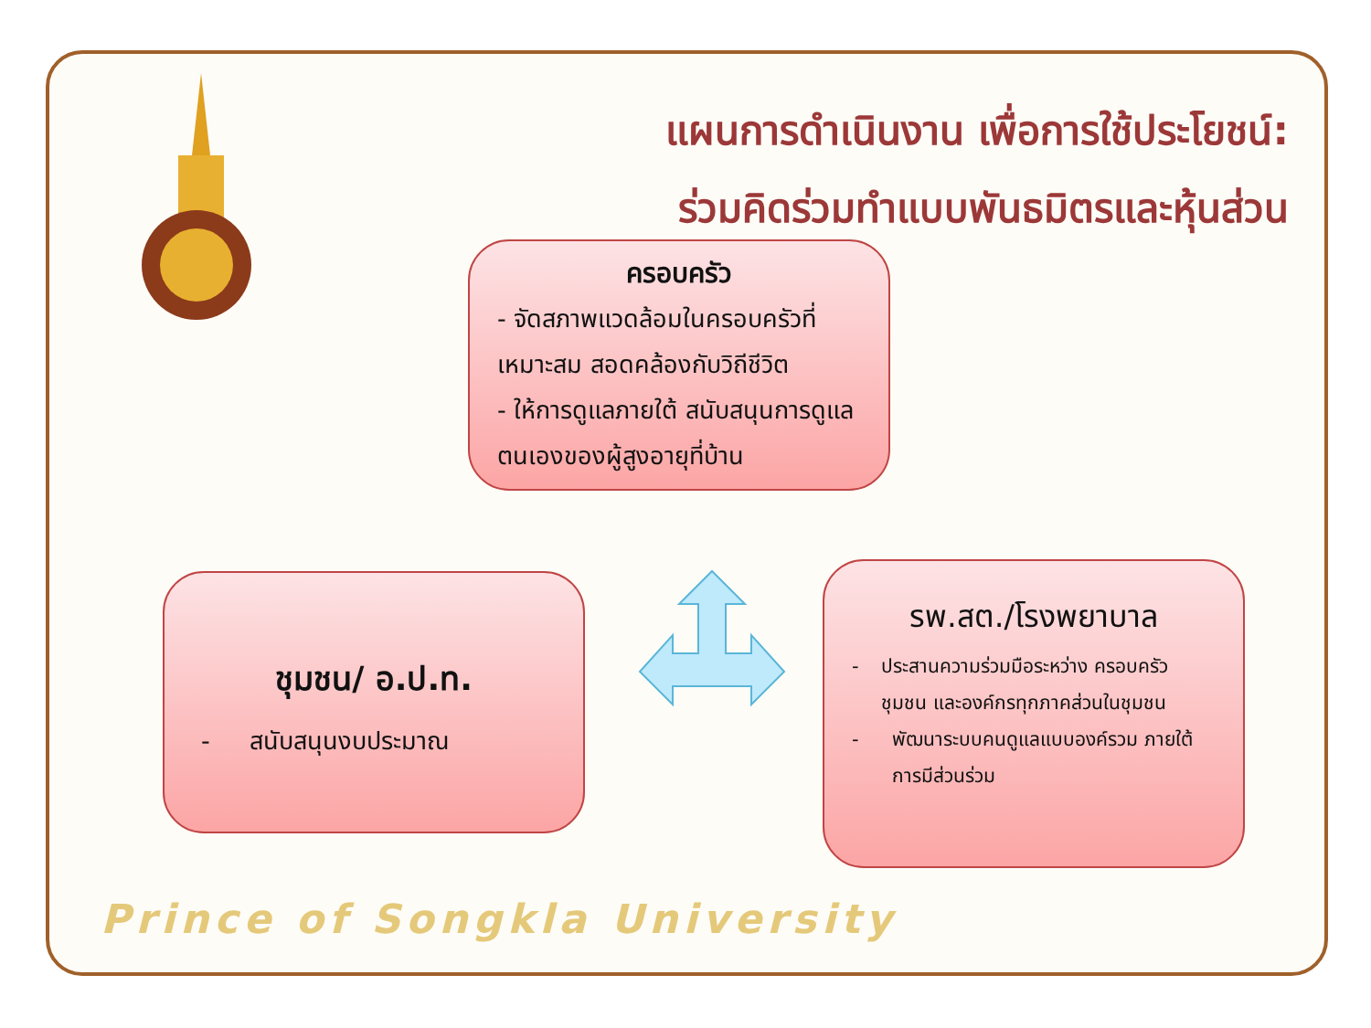แผนการดำเนินงาน เพื่อการใช้ประโยชน์:
ร่วมคิดร่วมทำแบบพันธมิตรและหุ้นส่วน
ครอบครัว
- จัดสภาพแวดล้อมในครอบครัวที่เหมาะสม สอดคล้องกับวิถีชีวิต
- ให้การดูแลภายใต้ สนับสนุนการดูแลตนเองของผู้สูงอายุที่บ้าน
ชุมชน/ อ.ป.ท.
- สนับสนุนงบประมาณ
รพ.สต./โรงพยาบาล
- ประสานความร่วมมือระหว่าง ครอบครัว ชุมชน และองค์กรทุกภาคส่วนในชุมชน
- พัฒนาระบบคนดูแลแบบองค์รวม ภายใต้การมีส่วนร่วม
Prince of Songkla University